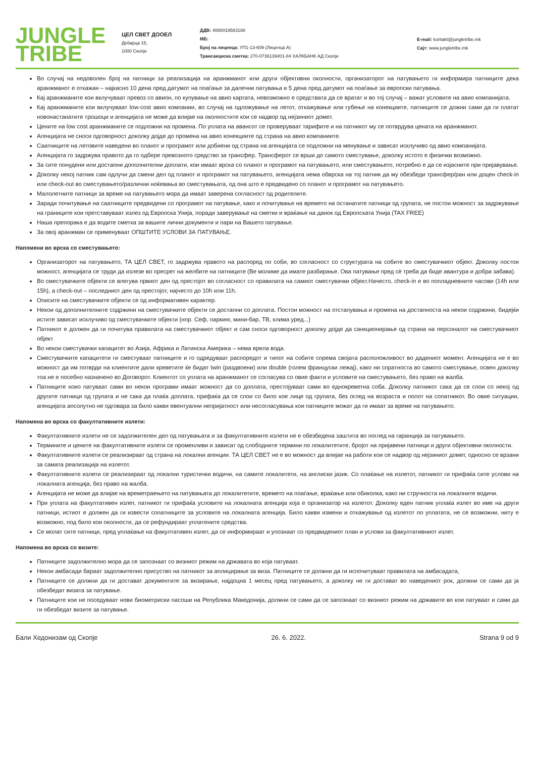JUNGLE
TRIBE
ЦЕЛ СВЕТ ДООЕЛ
Дебарца 15,
1000 Скопје
ДДВ: 4080019583188
МБ:
Број на лиценца: УП1-13-609 (Лиценца А)
Трансакциска сметка: 270-0736139401-84 ХАЛКБАНК АД Скопје
E-mail: kontakt@jungletribe.mk
Сајт: www.jungletribe.mk
Во случај на недоволен број на патници за реализација на аранжманот или други објективни околности, организаторот на патувањето ги информира патниците дека аранжманот е откажан – најкасно 10 дена пред датумот на поаѓање за далечни патувања и 5 дена пред датумот на поаѓање за европски патувања.
Кај аранжманите кои вклучуваат превоз со авион, по купување на авио картата, невозможно е средствата да се вратат и во тој случај – важат условите на авио компанијата.
Кај аранжманите кои вклучуваат low-cost авио компании, во случај на одложување на летот, откажување или губење на конекциите, патниците се дожни сами да ги платат новонастанатите трошоци и агенцијата не може да влијае на околностите кои се надвор од нејзиниот домет.
Цените на low cost аранжманите се подложни на промена. По уплата на авансот се проверуваат тарифите и на патникот му се потврдува цената на аранжманот.
Агенцијата не сноси одговорност доколку дојде до промена на авио конекциите од страна на авио компаниите.
Саатниците на летовите наведени во планот и програмот или добиени од страна на агенцијата се подложни на менување и зависат исклучиво од авио компанијата.
Агенцијата го задржува правото да го одбере превозното средство за трансфер. Трансферот се врши до самото сместување, доколку истото е физички возможно.
За сите понудени или достапни дополнителни доплати, кои имаат врска со планот и програмот на патувањето, или сместувањето, потребно е да се изјасните при пријавување.
Доколку некој патник сам одлучи да смени дел од планот и програмот на патувањето, агенцијата нема обврска на тој патник да му обезбеди трансфер/ран или доцен check-in или check-out во сместувањето/различни ноќевања во сместувањата, од она што е предвидено со планот и програмот на патувањето.
Малолетните патници за време на патувањето мора да имаат заверена согласност од родителите.
Заради почитување на саатниците предвидени со програмот на патување, како и почитување на времето на останатите патници од групата, не постои можност за задржување на границите кои претставуваат излез од Европска Унија, поради заверување на сметки и враќање на данок од Европската Унија (TAX FREE)
Наша препорака е да водите сметка за вашите лични документи и пари на Вашето патување.
За овој аранжман се применуваат ОПШТИТЕ УСЛОВИ ЗА ПАТУВАЊЕ.
Напомени во врска со сместувањето:
Организаторот на патувањето, ТА ЦЕЛ СВЕТ, го задржува правото на распоред по соби, во согласност со структурата на собите во сместувачкиот објект. Доколку постои можност, агенцијата се труди да излезе во пресрет на желбите на патниците (Ве молиме да имате разбирање. Ова патување пред сѐ треба да биде авантура и добра забава).
Во сместувачките објекти се влегува првиот ден од престојот во согласност со правилата на самиот сместувачки објект.Начесто, check-in е во попладневните часови (14h или 15h), а check-out – последниот ден од престојот, најчесто до 10h или 11h.
Описите на сместувачките објекти се од информативен карактер.
Некои од дополнителните содржини на сместувачките објекти се достапни со доплата. Постои можност на отстапувања и промена на достапноста на некои содржини, бидејќи истите зависат исклучиво од сместувачките објекти (нпр. Сеф, паркинг, мини-бар, ТВ, клима уред...)
Патникот е должен да ги почитува правилата на сместувачкиот објект и сам сноси одговорност доколку дојде да санкционирање од страна на персоналот на сместувачкиот објект
Во некои сместувачки капацитет во Азија, Африка и Латинска Америка – нема врела вода.
Сместувачките капацитети ги сместуваат патниците и го одредуваат распоредот и типот на собите спрема својата расположливост во дадениот момент. Агенцијата не е во можност да им потврди на клиентите дали креветите ќе бидат twin (раздвоени) или double (голем француски лежај), како ни спратноста во самото сместување, освен доколку тоа не е посебно назначено во Договорот. Клиентот со уплата на аранжманот се согласува со овие факти и условите на сместувањето, без право на жалба.
Патниците коио патуваат сами во некои програми имаат можност да со доплата, престојуваат сами во еднокреветна соба. Доколку патникот сака да се спои со некој од другите патници од групата и не сака да плаќа доплата, прифаќа да се спои со било кое лице од групата, без оглед на возраста и полот на сопатникот. Во овие ситуации, агенцијата апсолутно не одговара за било какви евентуални непријатност или несогласувања кои патниците можат да ги имаат за време на патувањето.
Напомена во врска со факултативните излети:
Факултативните излети не се задолжителен дел од патувањата и за факултативните излети не е обезбедена заштита во поглед на гаранција за патувањето.
Термините и цените на факултативните излети се променливи и зависат од слободните термини по локалитетите, бројот на пријавени патници и други објективни околности.
Факултативните излети се реализираат од страна на локални агенции. ТА ЦЕЛ СВЕТ не е во можност да влијае на работи кои се надвор од нејзиниот домет, односно се врзани за самата реализација на излетот.
Факултативните излети се реализираат од локални туристички водичи, на самите локалитети, на англиски јазик. Со плаќање на излетот, патникот ги прифаќа сите услови на локалната агенција, без право на жалба.
Агенцијата не може да влијае на времетраењето на патувањата до локалитетите, времето на поаѓање, враќање или обиколка, како ни стручноста на локалните водичи.
При уплата на факултативен излет, патникот ги прифаќа условите на локалната агенција која е организатор на излетот. Доколку еден патник уплаќа излет во име на други патници, истиот е должен да ги извести сопатниците за условите на локалната агенција. Било какви измени и откажување од излетот по уплатата, не се возможни, ниту е возможно, под било кои околности, да се рефундираат уплатените средства.
Се молат сите патници, пред уплаќање на факултативен излет, да се информираат и упознаат со предвидениот план и услови за факултативниот излет.
Напомена во врска со визите:
Патниците задолжително мора да се запознаат со визниот режим на државата во која патуваат.
Некои амбасади бараат задолжително присуство на патникот за аплицирање за виза. Патниците се должни да ги испочитуваат правилата на амбасадата,
Патниците се должни да ги достават документите за визирање, најдоцна 1 месец пред патувањето, а доколку не ги достават во наведениот рок, должни се сами да ја обезбедат визата за патување.
Патниците кои не поседуваат нови биометриски пасоши на Република Македонија, должни се сами да се запознаат со визниот режим на државите во кои патуваат и сами да ги обезбедат визите за патување.
Бали Хедонизам од Скопје 26. 6. 2022. Strana 9 od 9